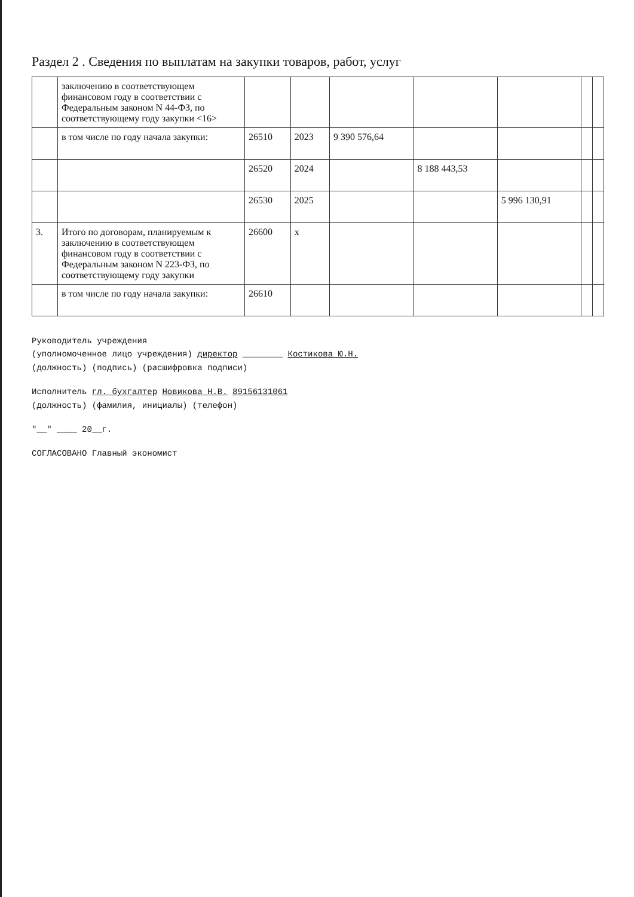Раздел 2 . Сведения по выплатам на закупки товаров, работ, услуг
| | заключению в соответствующем финансовом году в соответствии с Федеральным законом N 44-ФЗ, по соответствующему году закупки <16> | | | | | | | |
| | в том числе по году начала закупки: | 26510 | 2023 | 9 390 576,64 | | | | |
| | | 26520 | 2024 | | 8 188 443,53 | | | |
| | | 26530 | 2025 | | | 5 996 130,91 | | |
| 3. | Итого по договорам, планируемым к заключению в соответствующем финансовом году в соответствии с Федеральным законом N 223-ФЗ, по соответствующему году закупки | 26600 | x | | | | | |
| | в том числе по году начала закупки: | 26610 | | | | | | |
Руководитель учреждения
(уполномоченное лицо учреждения) директор ________ Костикова Ю.Н.
(должность) (подпись) (расшифровка подписи)
Исполнитель гл. бухгалтер Новикова Н.В. 89156131061
(должность) (фамилия, инициалы) (телефон)
"__" ____ 20__г.
СОГЛАСОВАНО Главный экономист